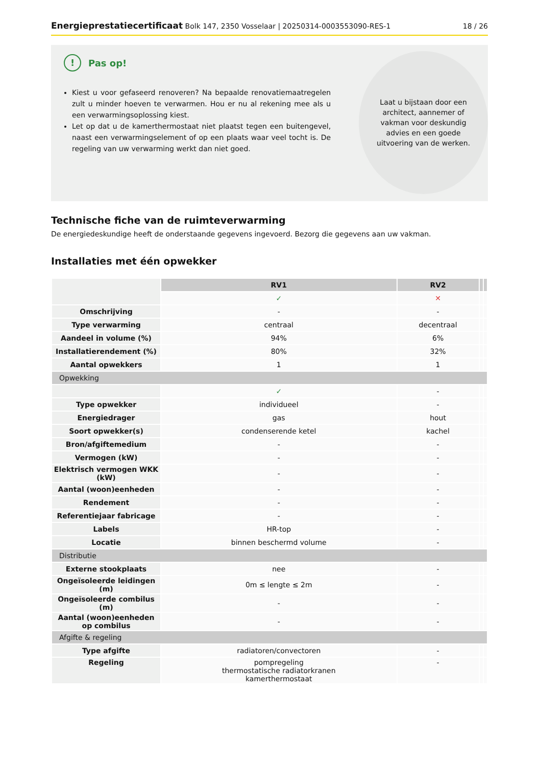Energieprestatiecertificaat Bolk 147, 2350 Vosselaar | 20250314-0003553090-RES-1 18 / 26
! Pas op!
Kiest u voor gefaseerd renoveren? Na bepaalde renovatiemaatregelen zult u minder hoeven te verwarmen. Hou er nu al rekening mee als u een verwarmingsoplossing kiest.
Let op dat u de kamerthermostaat niet plaatst tegen een buitengevel, naast een verwarmingselement of op een plaats waar veel tocht is. De regeling van uw verwarming werkt dan niet goed.
Laat u bijstaan door een architect, aannemer of vakman voor deskundig advies en een goede uitvoering van de werken.
Technische fiche van de ruimteverwarming
De energiedeskundige heeft de onderstaande gegevens ingevoerd. Bezorg die gegevens aan uw vakman.
Installaties met één opwekker
| | RV1 | RV2 | | |
| | ✓ | ✕ | | |
| Omschrijving | - | - | | |
| Type verwarming | centraal | decentraal | | |
| Aandeel in volume (%) | 94% | 6% | | |
| Installatierendement (%) | 80% | 32% | | |
| Aantal opwekkers | 1 | 1 | | |
| Opwekking | | | | |
| | ✓ | - | | |
| Type opwekker | individueel | - | | |
| Energiedrager | gas | hout | | |
| Soort opwekker(s) | condenserende ketel | kachel | | |
| Bron/afgiftemedium | - | - | | |
| Vermogen (kW) | - | - | | |
| Elektrisch vermogen WKK (kW) | - | - | | |
| Aantal (woon)eenheden | - | - | | |
| Rendement | - | - | | |
| Referentiejaar fabricage | - | - | | |
| Labels | HR-top | - | | |
| Locatie | binnen beschermd volume | - | | |
| Distributie | | | | |
| Externe stookplaats | nee | - | | |
| Ongeïsoleerde leidingen (m) | 0m ≤ lengte ≤ 2m | - | | |
| Ongeïsoleerde combilus (m) | - | - | | |
| Aantal (woon)eenheden op combilus | - | - | | |
| Afgifte & regeling | | | | |
| Type afgifte | radiatoren/convectoren | - | | |
| Regeling | pompregeling thermostatische radiatorkranen kamerthermostaat | - | | |